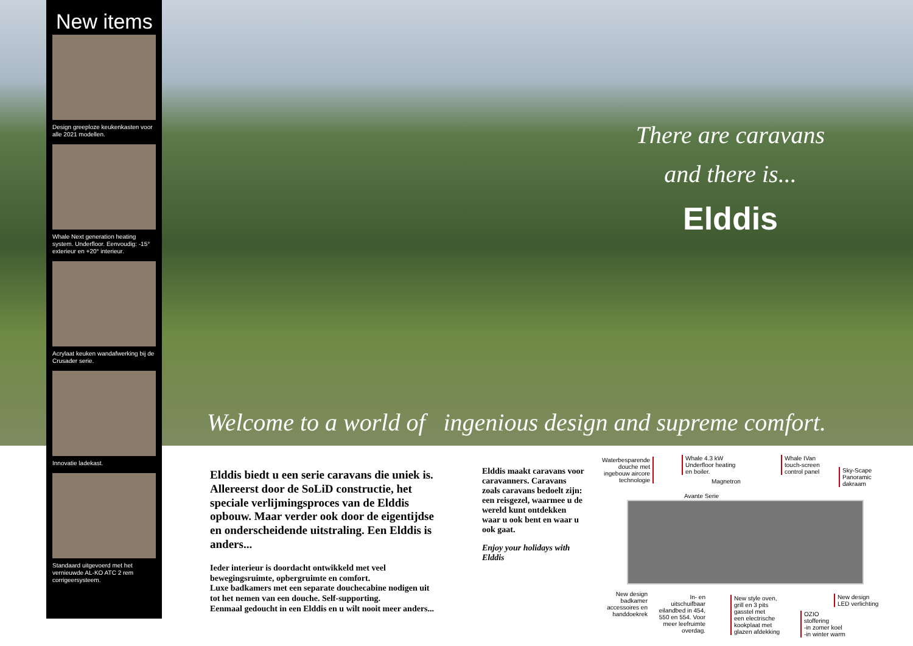New items
Design greeploze keukenkasten voor alle 2021 modellen.
Whale Next generation heating system. Underfloor. Eenvoudig: -15° exterieur en +20° interieur.
Acrylaat keuken wandafwerking bij de Crusader serie.
Innovatie ladekast.
Standaard uitgevoerd met het vernieuwde AL-KO ATC 2 rem corrigeersysteem.
There are caravans
and there is...
Elddis
Welcome to a world of ingenious design and supreme comfort.
Elddis biedt u een serie caravans die uniek is. Allereerst door de SoLiD constructie, het speciale verlijmingsproces van de Elddis opbouw. Maar verder ook door de eigentijdse en onderscheidende uitstraling. Een Elddis is anders...
Ieder interieur is doordacht ontwikkeld met veel bewegingsruimte, opbergruimte en comfort.
Luxe badkamers met een separate douchecabine nodigen uit tot het nemen van een douche. Self-supporting.
Eenmaal gedoucht in een Elddis en u wilt nooit meer anders...
Elddis maakt caravans voor caravanners. Caravans zoals caravans bedoelt zijn: een reisgezel, waarmee u de wereld kunt ontdekken waar u ook bent en waar u ook gaat.
Enjoy your holidays with Elddis
Waterbesparende
douche met
ingebouw aircore
technologie
Whale 4.3 kW
Underfloor heating
en boiler.
Magnetron
Avante Serie
Whale IVan
touch-screen
control panel
Sky-Scape
Panoramic
dakraam
New design
badkamer
accessoires en
handdoekrek
In- en
uitschuifbaar
eilandbed in 454, 550 en 554. Voor meer leefruimte overdag.
New style oven,
grill en 3 pits
gasstel met
een electrische
kookplaat met
glazen afdekking
OZIO
stoffering
-in zomer koel
-in winter warm
New design
LED verlichting